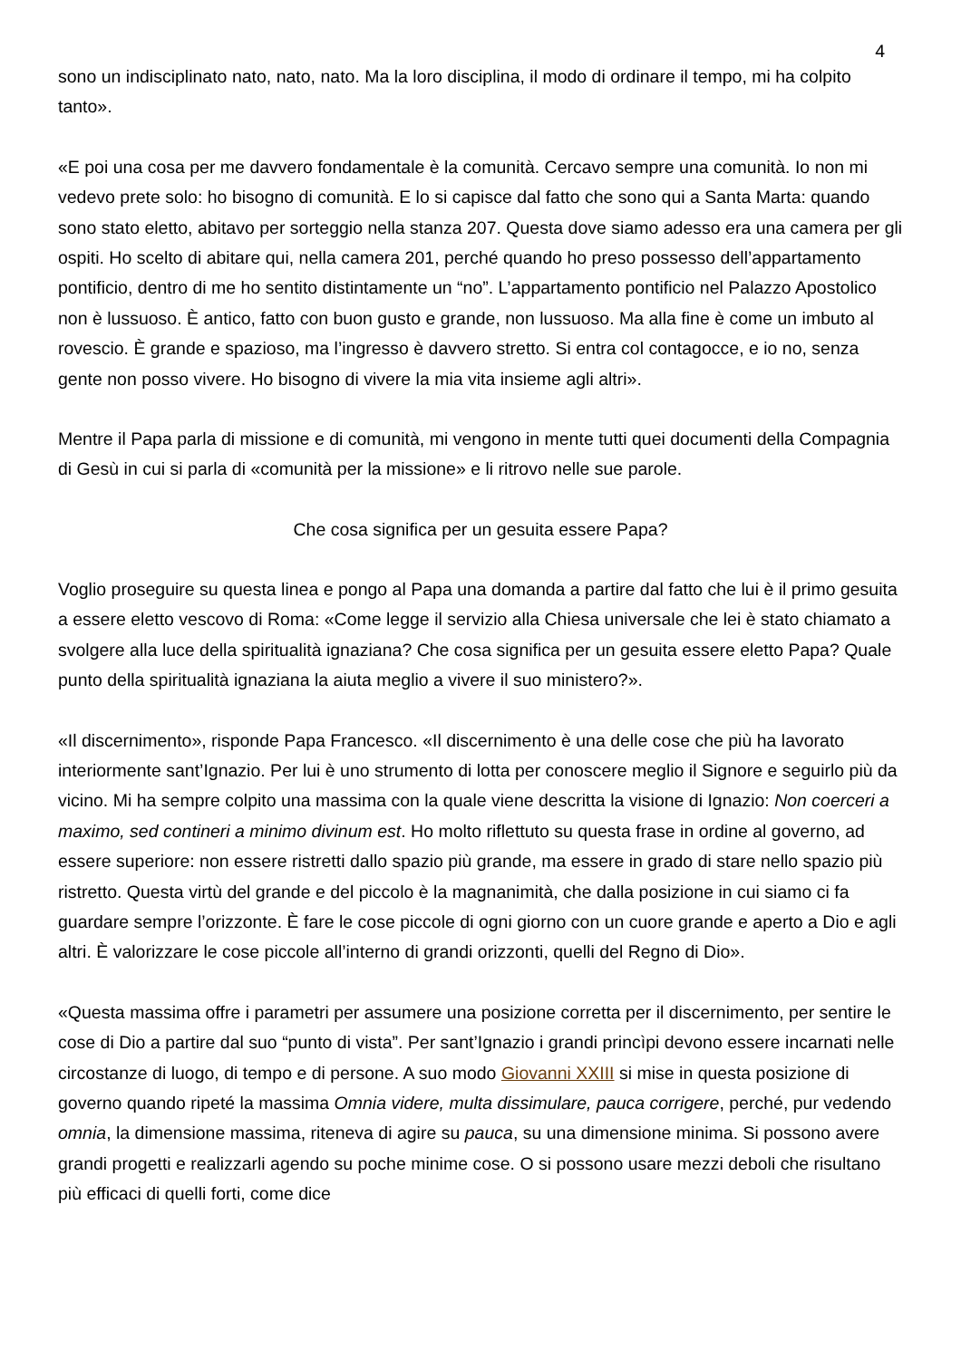4
sono un indisciplinato nato, nato, nato. Ma la loro disciplina, il modo di ordinare il tempo, mi ha colpito tanto».
«E poi una cosa per me davvero fondamentale è la comunità. Cercavo sempre una comunità. Io non mi vedevo prete solo: ho bisogno di comunità. E lo si capisce dal fatto che sono qui a Santa Marta: quando sono stato eletto, abitavo per sorteggio nella stanza 207. Questa dove siamo adesso era una camera per gli ospiti. Ho scelto di abitare qui, nella camera 201, perché quando ho preso possesso dell’appartamento pontificio, dentro di me ho sentito distintamente un “no”. L’appartamento pontificio nel Palazzo Apostolico non è lussuoso. È antico, fatto con buon gusto e grande, non lussuoso. Ma alla fine è come un imbuto al rovescio. È grande e spazioso, ma l’ingresso è davvero stretto. Si entra col contagocce, e io no, senza gente non posso vivere. Ho bisogno di vivere la mia vita insieme agli altri».
Mentre il Papa parla di missione e di comunità, mi vengono in mente tutti quei documenti della Compagnia di Gesù in cui si parla di «comunità per la missione» e li ritrovo nelle sue parole.
Che cosa significa per un gesuita essere Papa?
Voglio proseguire su questa linea e pongo al Papa una domanda a partire dal fatto che lui è il primo gesuita a essere eletto vescovo di Roma: «Come legge il servizio alla Chiesa universale che lei è stato chiamato a svolgere alla luce della spiritualità ignaziana? Che cosa significa per un gesuita essere eletto Papa? Quale punto della spiritualità ignaziana la aiuta meglio a vivere il suo ministero?».
«Il discernimento», risponde Papa Francesco. «Il discernimento è una delle cose che più ha lavorato interiormente sant’Ignazio. Per lui è uno strumento di lotta per conoscere meglio il Signore e seguirlo più da vicino. Mi ha sempre colpito una massima con la quale viene descritta la visione di Ignazio: Non coerceri a maximo, sed contineri a minimo divinum est. Ho molto riflettuto su questa frase in ordine al governo, ad essere superiore: non essere ristretti dallo spazio più grande, ma essere in grado di stare nello spazio più ristretto. Questa virtù del grande e del piccolo è la magnanimità, che dalla posizione in cui siamo ci fa guardare sempre l’orizzonte. È fare le cose piccole di ogni giorno con un cuore grande e aperto a Dio e agli altri. È valorizzare le cose piccole all’interno di grandi orizzonti, quelli del Regno di Dio».
«Questa massima offre i parametri per assumere una posizione corretta per il discernimento, per sentire le cose di Dio a partire dal suo “punto di vista”. Per sant’Ignazio i grandi princìpi devono essere incarnati nelle circostanze di luogo, di tempo e di persone. A suo modo Giovanni XXIII si mise in questa posizione di governo quando ripeté la massima Omnia videre, multa dissimulare, pauca corrigere, perché, pur vedendo omnia, la dimensione massima, riteneva di agire su pauca, su una dimensione minima. Si possono avere grandi progetti e realizzarli agendo su poche minime cose. O si possono usare mezzi deboli che risultano più efficaci di quelli forti, come dice